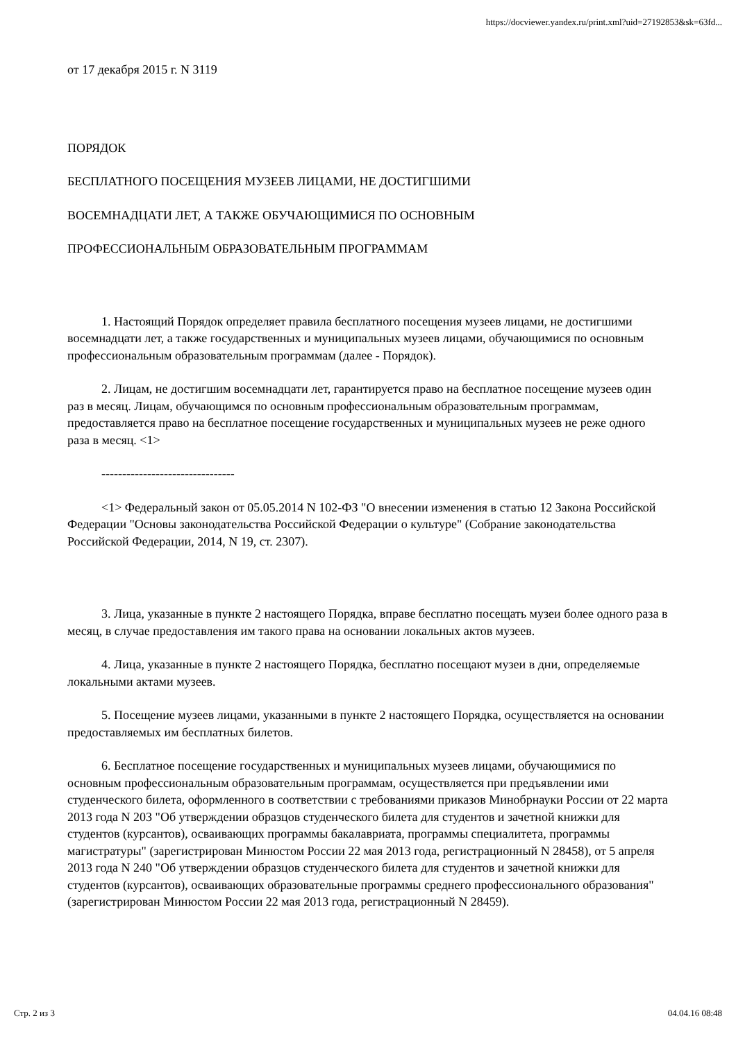https://docviewer.yandex.ru/print.xml?uid=27192853&sk=63fd...
от 17 декабря 2015 г. N 3119
ПОРЯДОК
БЕСПЛАТНОГО ПОСЕЩЕНИЯ МУЗЕЕВ ЛИЦАМИ, НЕ ДОСТИГШИМИ
ВОСЕМНАДЦАТИ ЛЕТ, А ТАКЖЕ ОБУЧАЮЩИМИСЯ ПО ОСНОВНЫМ
ПРОФЕССИОНАЛЬНЫМ ОБРАЗОВАТЕЛЬНЫМ ПРОГРАММАМ
1. Настоящий Порядок определяет правила бесплатного посещения музеев лицами, не достигшими восемнадцати лет, а также государственных и муниципальных музеев лицами, обучающимися по основным профессиональным образовательным программам (далее - Порядок).
2. Лицам, не достигшим восемнадцати лет, гарантируется право на бесплатное посещение музеев один раз в месяц. Лицам, обучающимся по основным профессиональным образовательным программам, предоставляется право на бесплатное посещение государственных и муниципальных музеев не реже одного раза в месяц. <1>
--------------------------------
<1> Федеральный закон от 05.05.2014 N 102-ФЗ "О внесении изменения в статью 12 Закона Российской Федерации "Основы законодательства Российской Федерации о культуре" (Собрание законодательства Российской Федерации, 2014, N 19, ст. 2307).
3. Лица, указанные в пункте 2 настоящего Порядка, вправе бесплатно посещать музеи более одного раза в месяц, в случае предоставления им такого права на основании локальных актов музеев.
4. Лица, указанные в пункте 2 настоящего Порядка, бесплатно посещают музеи в дни, определяемые локальными актами музеев.
5. Посещение музеев лицами, указанными в пункте 2 настоящего Порядка, осуществляется на основании предоставляемых им бесплатных билетов.
6. Бесплатное посещение государственных и муниципальных музеев лицами, обучающимися по основным профессиональным образовательным программам, осуществляется при предъявлении ими студенческого билета, оформленного в соответствии с требованиями приказов Минобрнауки России от 22 марта 2013 года N 203 "Об утверждении образцов студенческого билета для студентов и зачетной книжки для студентов (курсантов), осваивающих программы бакалавриата, программы специалитета, программы магистратуры" (зарегистрирован Минюстом России 22 мая 2013 года, регистрационный N 28458), от 5 апреля 2013 года N 240 "Об утверждении образцов студенческого билета для студентов и зачетной книжки для студентов (курсантов), осваивающих образовательные программы среднего профессионального образования" (зарегистрирован Минюстом России 22 мая 2013 года, регистрационный N 28459).
Стр. 2 из 3 04.04.16 08:48